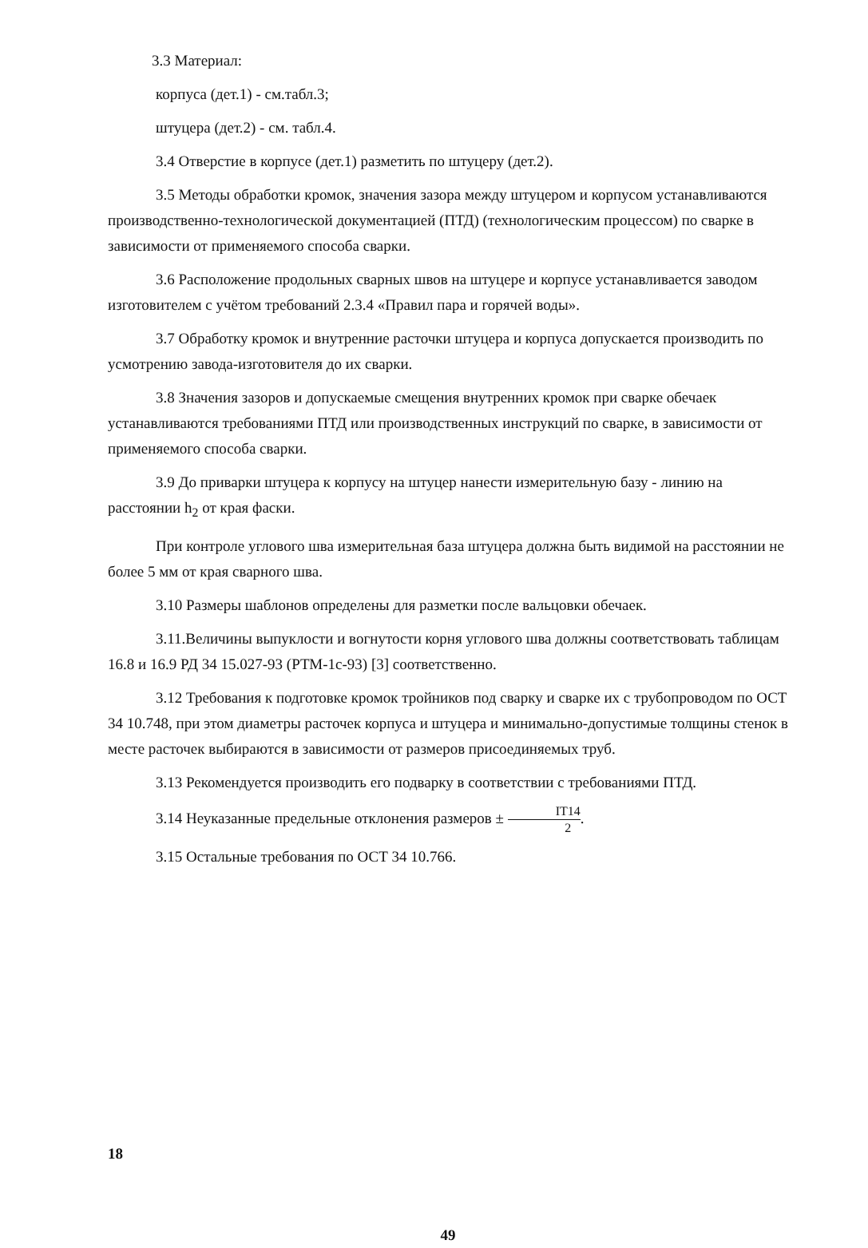3.3 Материал:
корпуса (дет.1) - см.табл.3;
штуцера (дет.2) - см. табл.4.
3.4 Отверстие в корпусе (дет.1) разметить по штуцеру (дет.2).
3.5 Методы обработки кромок, значения зазора между штуцером и корпусом устанавливаются производственно-технологической документацией (ПТД) (технологическим процессом) по сварке в зависимости от применяемого способа сварки.
3.6 Расположение продольных сварных швов на штуцере и корпусе устанавливается заводом изготовителем с учётом требований 2.3.4 «Правил пара и горячей воды».
3.7 Обработку кромок и внутренние расточки штуцера и корпуса допускается производить по усмотрению завода-изготовителя до их сварки.
3.8 Значения зазоров и допускаемые смещения внутренних кромок при сварке обечаек устанавливаются требованиями ПТД или производственных инструкций по сварке, в зависимости от применяемого способа сварки.
3.9 До приварки штуцера к корпусу на штуцер нанести измерительную базу - линию на расстоянии h<sub>2</sub> от края фаски.
При контроле углового шва измерительная база штуцера должна быть видимой на расстоянии не более 5 мм от края сварного шва.
3.10 Размеры шаблонов определены для разметки после вальцовки обечаек.
3.11.Величины выпуклости и вогнутости корня углового шва должны соответствовать таблицам 16.8 и 16.9 РД 34 15.027-93 (РТМ-1с-93) [3] соответственно.
3.12 Требования к подготовке кромок тройников под сварку и сварке их с трубопроводом по ОСТ 34 10.748, при этом диаметры расточек корпуса и штуцера и минимально-допустимые толщины стенок в месте расточек выбираются в зависимости от размеров присоединяемых труб.
3.13 Рекомендуется производить его подварку в соответствии с требованиями ПТД.
3.14 Неуказанные предельные отклонения размеров ± IT14 2.
3.15 Остальные требования по ОСТ 34 10.766.
18
49